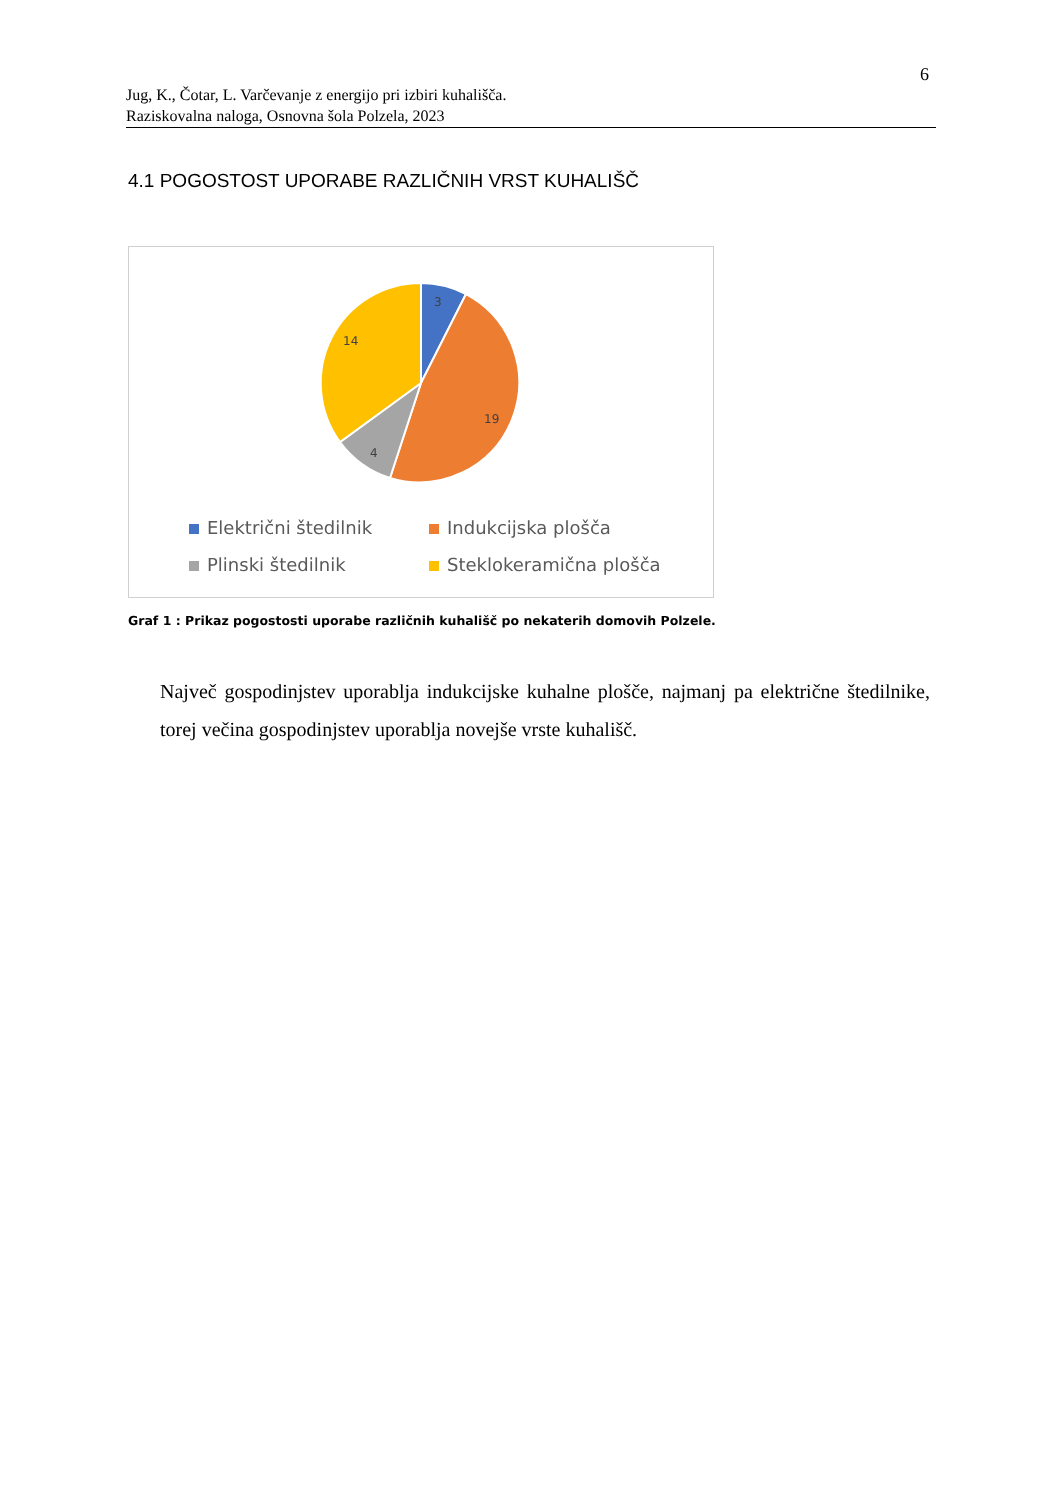6
Jug, K., Čotar, L. Varčevanje z energijo pri izbiri kuhališča.
Raziskovalna naloga, Osnovna šola Polzela, 2023
4.1 POGOSTOST UPORABE RAZLIČNIH VRST KUHALIŠČ
3
19
4
14
Električni štedilnik
Indukcijska plošča
Plinski štedilnik
Steklokeramična plošča
Graf 1 : Prikaz pogostosti uporabe različnih kuhališč po nekaterih domovih Polzele.
Največ gospodinjstev uporablja indukcijske kuhalne plošče, najmanj pa električne štedilnike, torej večina gospodinjstev uporablja novejše vrste kuhališč.